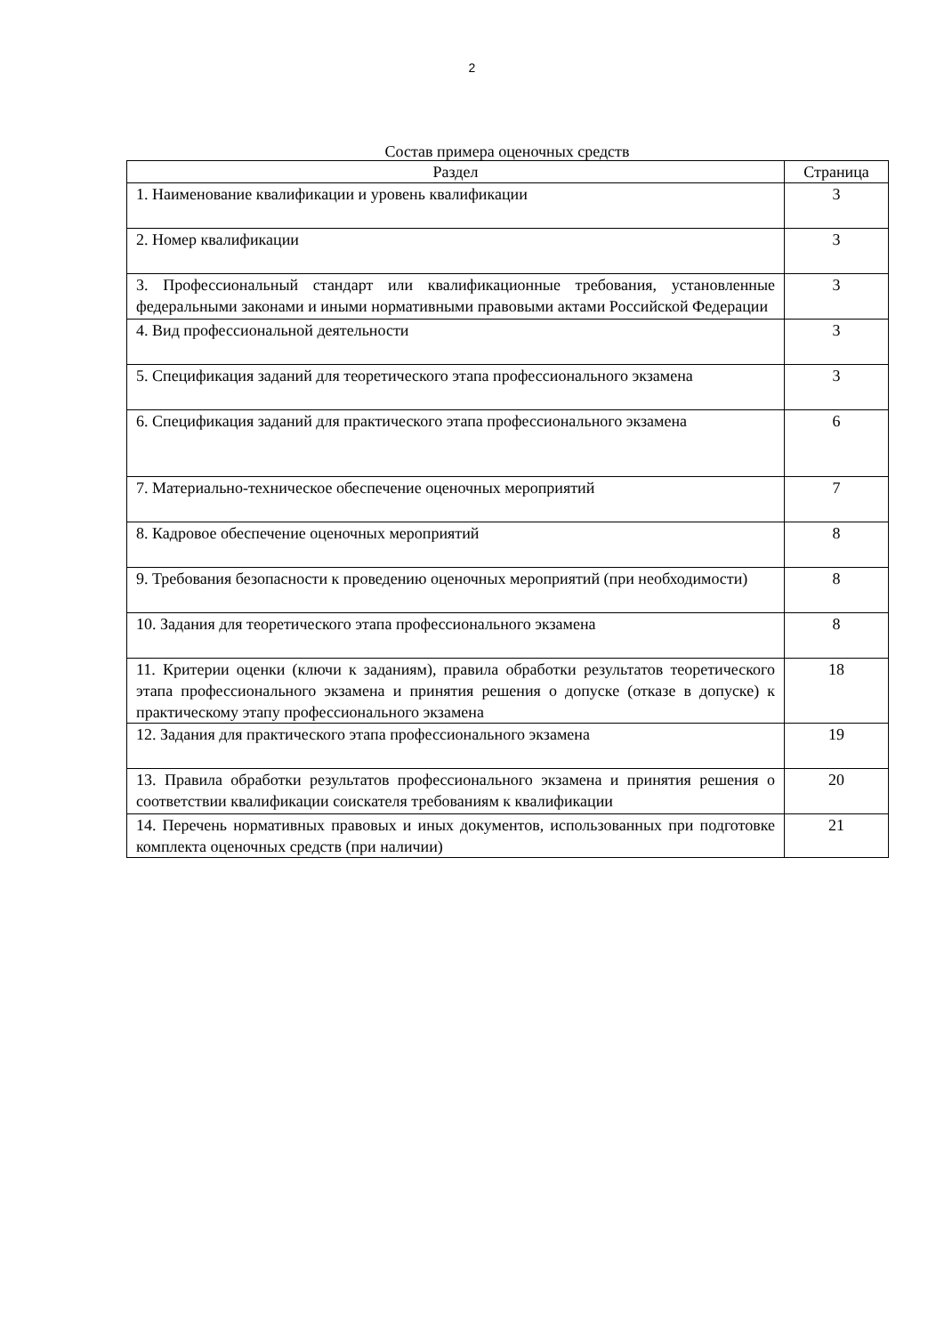2
Состав примера оценочных средств
| Раздел | Страница |
| --- | --- |
| 1. Наименование квалификации и уровень квалификации | 3 |
| 2. Номер квалификации | 3 |
| 3. Профессиональный стандарт или квалификационные требования, установленные федеральными законами и иными нормативными правовыми актами Российской Федерации | 3 |
| 4. Вид профессиональной деятельности | 3 |
| 5. Спецификация заданий для теоретического этапа профессионального экзамена | 3 |
| 6. Спецификация заданий для практического этапа профессионального экзамена | 6 |
| 7. Материально-техническое обеспечение оценочных мероприятий | 7 |
| 8. Кадровое обеспечение оценочных мероприятий | 8 |
| 9. Требования безопасности к проведению оценочных мероприятий (при необходимости) | 8 |
| 10. Задания для теоретического этапа профессионального экзамена | 8 |
| 11. Критерии оценки (ключи к заданиям), правила обработки результатов теоретического этапа профессионального экзамена и принятия решения о допуске (отказе в допуске) к практическому этапу профессионального экзамена | 18 |
| 12. Задания для практического этапа профессионального экзамена | 19 |
| 13. Правила обработки результатов профессионального экзамена и принятия решения о соответствии квалификации соискателя требованиям к квалификации | 20 |
| 14. Перечень нормативных правовых и иных документов, использованных при подготовке комплекта оценочных средств (при наличии) | 21 |